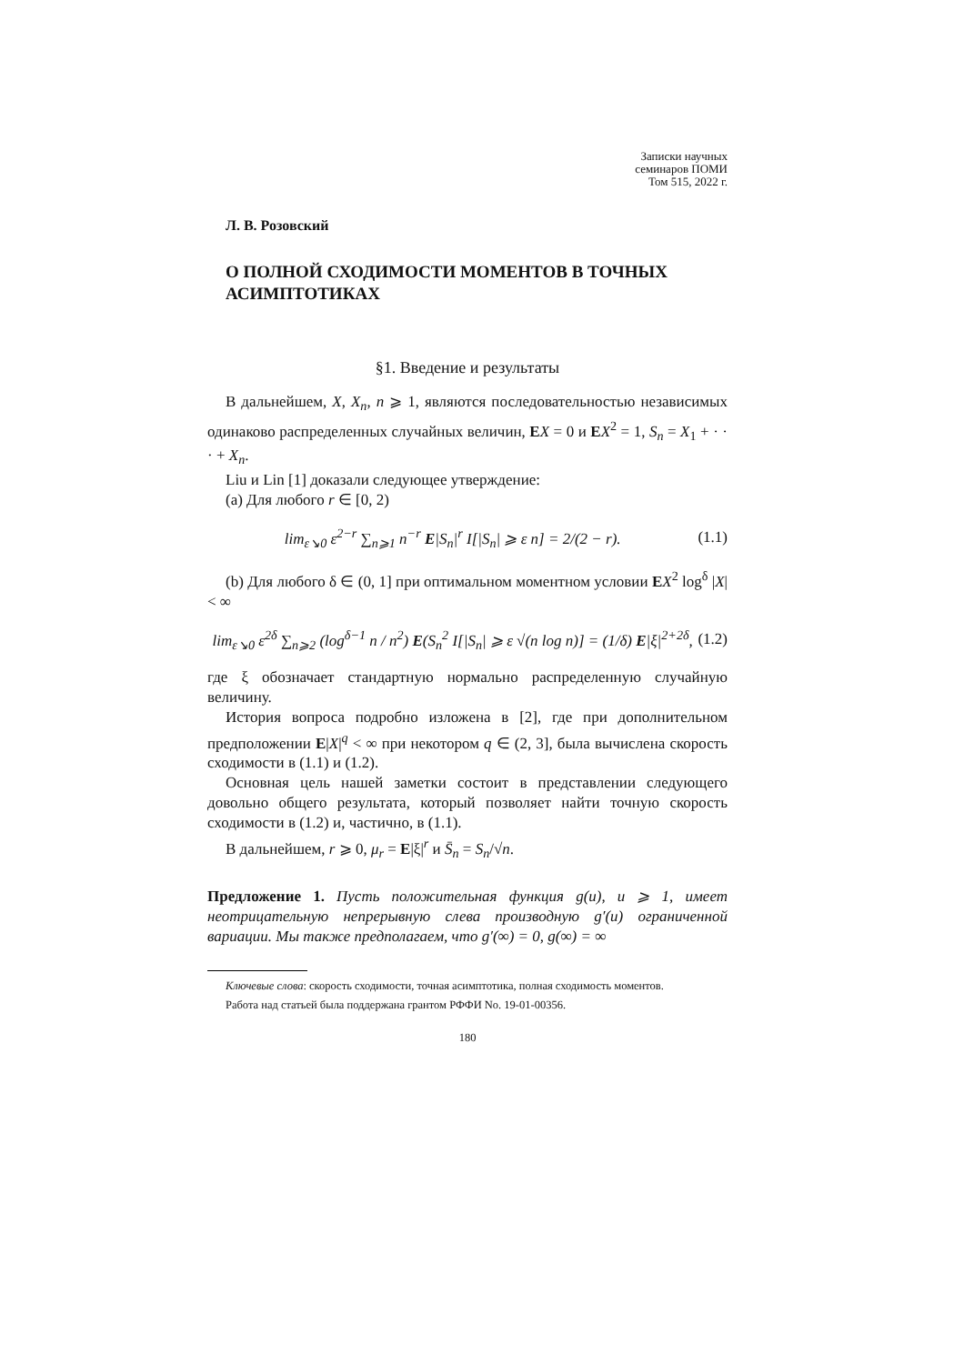Записки научных
семинаров ПОМИ
Том 515, 2022 г.
Л. В. Розовский
О ПОЛНОЙ СХОДИМОСТИ МОМЕНТОВ В ТОЧНЫХ АСИМПТОТИКАХ
§1. Введение и результаты
В дальнейшем, X, X<sub>n</sub>, n ⩾ 1, являются последовательностью независимых одинаково распределенных случайных величин, EX = 0 и EX<sup>2</sup> = 1, S<sub>n</sub> = X<sub>1</sub> + · · · + X<sub>n</sub>.
Liu и Lin [1] доказали следующее утверждение:
(a) Для любого r ∈ [0, 2)
lim<sub>ε↘0</sub> ε<sup>2−r</sup> ∑<sub>n⩾1</sub> n<sup>−r</sup> E|S<sub>n</sub>|<sup>r</sup> I[|S<sub>n</sub>| ⩾ ε n] = 2/(2 − r). (1.1)
(b) Для любого δ ∈ (0, 1] при оптимальном моментном условии EX<sup>2</sup> log<sup>δ</sup> |X| < ∞
lim<sub>ε↘0</sub> ε<sup>2δ</sup> ∑<sub>n⩾2</sub> (log<sup>δ−1</sup> n / n<sup>2</sup>) E(S<sub>n</sub><sup>2</sup> I[|S<sub>n</sub>| ⩾ ε √(n log n)] = (1/δ) E|ξ|<sup>2+2δ</sup>, (1.2)
где ξ обозначает стандартную нормально распределенную случайную величину.
История вопроса подробно изложена в [2], где при дополнительном предположении E|X|<sup>q</sup> < ∞ при некотором q ∈ (2, 3], была вычислена скорость сходимости в (1.1) и (1.2).
Основная цель нашей заметки состоит в представлении следующего довольно общего результата, который позволяет найти точную скорость сходимости в (1.2) и, частично, в (1.1).
В дальнейшем, r ⩾ 0, μ<sub>r</sub> = E|ξ|<sup>r</sup> и S̄<sub>n</sub> = S<sub>n</sub>/√n.
Предложение 1. Пусть положительная функция g(u), u ⩾ 1, имеет неотрицательную непрерывную слева производную g′(u) ограниченной вариации. Мы также предполагаем, что g′(∞) = 0, g(∞) = ∞
Ключевые слова: скорость сходимости, точная асимптотика, полная сходимость моментов.
Работа над статьей была поддержана грантом РФФИ No. 19-01-00356.
180